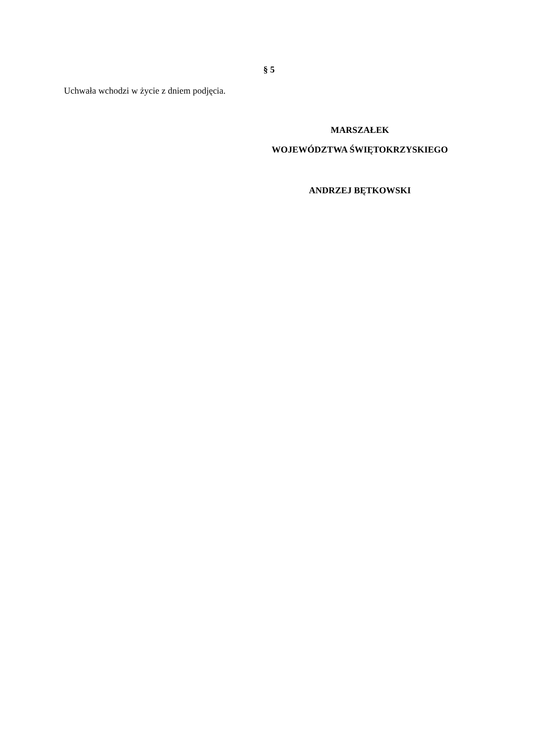§ 5
Uchwała wchodzi w życie z dniem podjęcia.
MARSZAŁEK
WOJEWÓDZTWA ŚWIĘTOKRZYSKIEGO
ANDRZEJ BĘTKOWSKI